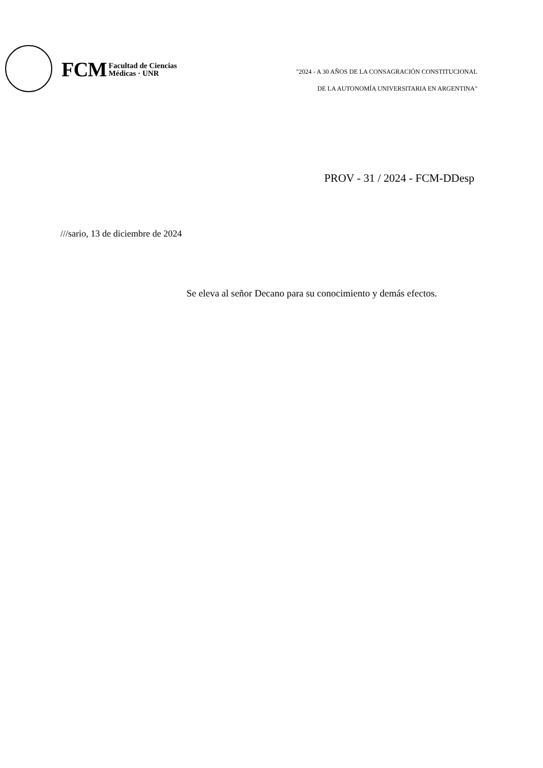FCM Facultad de Ciencias
Médicas · UNR
"2024 - A 30 AÑOS DE LA CONSAGRACIÓN CONSTITUCIONAL
DE LA AUTONOMÍA UNIVERSITARIA EN ARGENTINA"
PROV - 31 / 2024 - FCM-DDesp
///sario, 13 de diciembre de 2024
Se eleva al señor Decano para su conocimiento y demás efectos.